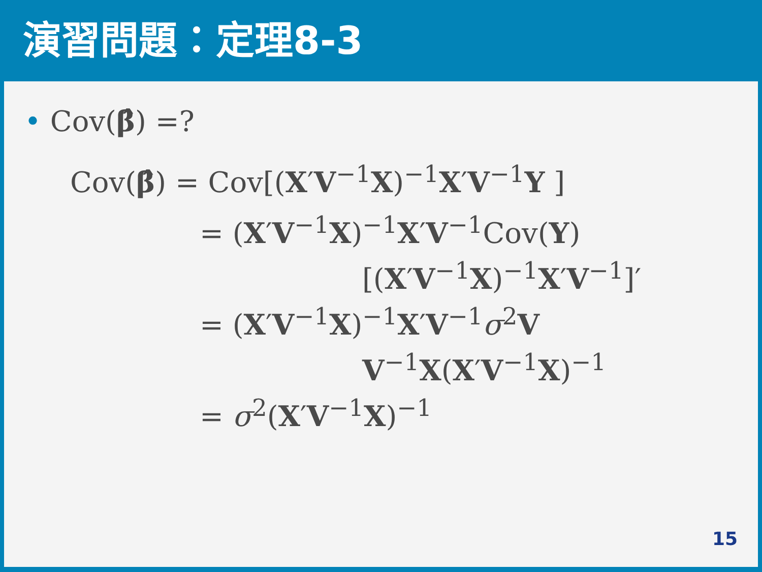演習問題：定理8-3
• Cov(β̂) =?
Cov(β̂) = Cov[(X′V<sup>−1</sup>X)<sup>−1</sup>X′V<sup>−1</sup>Y ]
= (X′V<sup>−1</sup>X)<sup>−1</sup>X′V<sup>−1</sup>Cov(Y)
[(X′V<sup>−1</sup>X)<sup>−1</sup>X′V<sup>−1</sup>]′
= (X′V<sup>−1</sup>X)<sup>−1</sup>X′V<sup>−1</sup>σ<sup>2</sup>V
V<sup>−1</sup>X(X′V<sup>−1</sup>X)<sup>−1</sup>
= σ<sup>2</sup>(X′V<sup>−1</sup>X)<sup>−1</sup>
15